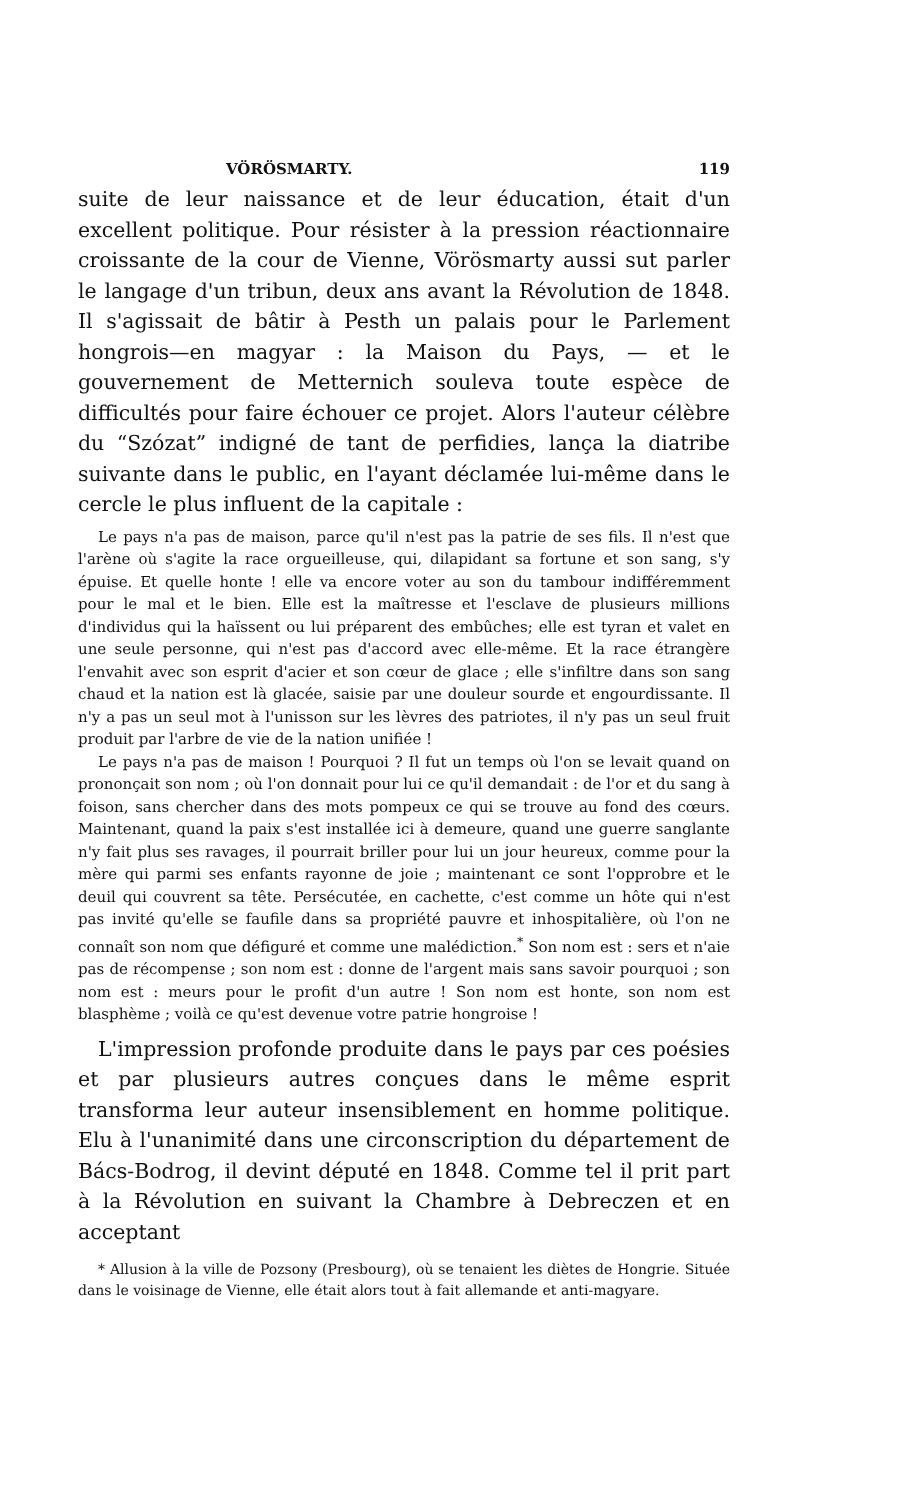VÖRÖSMARTY. 119
suite de leur naissance et de leur éducation, était d'un excellent politique. Pour résister à la pression réactionnaire croissante de la cour de Vienne, Vörösmarty aussi sut parler le langage d'un tribun, deux ans avant la Révolution de 1848. Il s'agissait de bâtir à Pesth un palais pour le Parlement hongrois—en magyar : la Maison du Pays, — et le gouvernement de Metternich souleva toute espèce de difficultés pour faire échouer ce projet. Alors l'auteur célèbre du “Szózat” indigné de tant de perfidies, lança la diatribe suivante dans le public, en l'ayant déclamée lui-même dans le cercle le plus influent de la capitale :
Le pays n'a pas de maison, parce qu'il n'est pas la patrie de ses fils. Il n'est que l'arène où s'agite la race orgueilleuse, qui, dilapidant sa fortune et son sang, s'y épuise. Et quelle honte ! elle va encore voter au son du tambour indifféremment pour le mal et le bien. Elle est la maîtresse et l'esclave de plusieurs millions d'individus qui la haïssent ou lui préparent des embûches; elle est tyran et valet en une seule personne, qui n'est pas d'accord avec elle-même. Et la race étrangère l'envahit avec son esprit d'acier et son cœur de glace ; elle s'infiltre dans son sang chaud et la nation est là glacée, saisie par une douleur sourde et engourdissante. Il n'y a pas un seul mot à l'unisson sur les lèvres des patriotes, il n'y pas un seul fruit produit par l'arbre de vie de la nation unifiée !
Le pays n'a pas de maison ! Pourquoi ? Il fut un temps où l'on se levait quand on prononçait son nom ; où l'on donnait pour lui ce qu'il demandait : de l'or et du sang à foison, sans chercher dans des mots pompeux ce qui se trouve au fond des cœurs. Maintenant, quand la paix s'est installée ici à demeure, quand une guerre sanglante n'y fait plus ses ravages, il pourrait briller pour lui un jour heureux, comme pour la mère qui parmi ses enfants rayonne de joie ; maintenant ce sont l'opprobre et le deuil qui couvrent sa tête. Persécutée, en cachette, c'est comme un hôte qui n'est pas invité qu'elle se faufile dans sa propriété pauvre et inhospitalière, où l'on ne connaît son nom que défiguré et comme une malédiction.<sup>*</sup> Son nom est : sers et n'aie pas de récompense ; son nom est : donne de l'argent mais sans savoir pourquoi ; son nom est : meurs pour le profit d'un autre ! Son nom est honte, son nom est blasphème ; voilà ce qu'est devenue votre patrie hongroise !
L'impression profonde produite dans le pays par ces poésies et par plusieurs autres conçues dans le même esprit transforma leur auteur insensiblement en homme politique. Elu à l'unanimité dans une circonscription du département de Bács-Bodrog, il devint député en 1848. Comme tel il prit part à la Révolution en suivant la Chambre à Debreczen et en acceptant
* Allusion à la ville de Pozsony (Presbourg), où se tenaient les diètes de Hongrie. Située dans le voisinage de Vienne, elle était alors tout à fait allemande et anti-magyare.